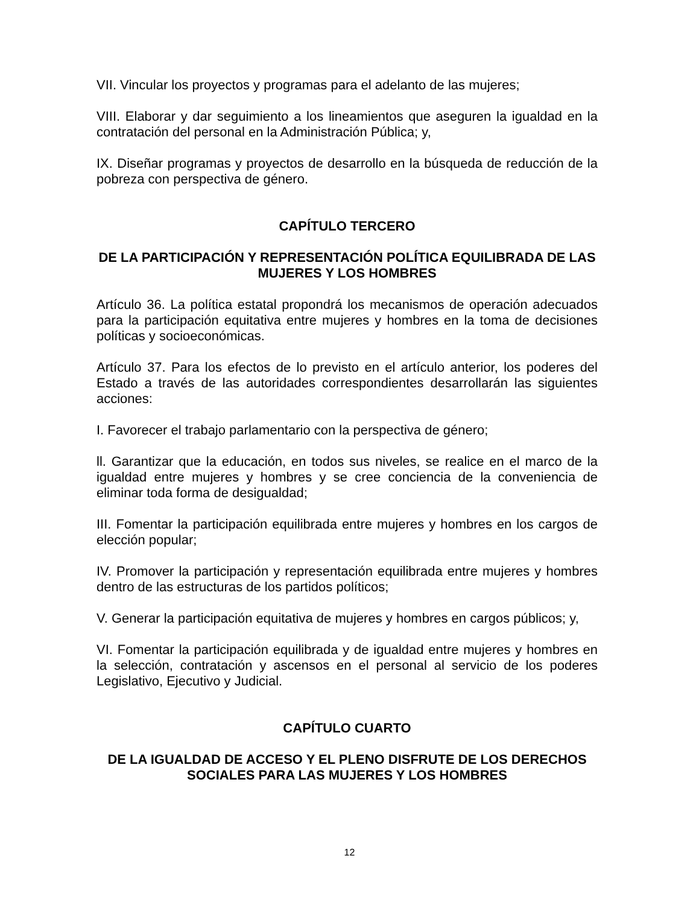VII. Vincular los proyectos y programas para el adelanto de las mujeres;
VIII. Elaborar y dar seguimiento a los lineamientos que aseguren la igualdad en la contratación del personal en la Administración Pública; y,
IX. Diseñar programas y proyectos de desarrollo en la búsqueda de reducción de la pobreza con perspectiva de género.
CAPÍTULO TERCERO
DE LA PARTICIPACIÓN Y REPRESENTACIÓN POLÍTICA EQUILIBRADA DE LAS MUJERES Y LOS HOMBRES
Artículo 36. La política estatal propondrá los mecanismos de operación adecuados para la participación equitativa entre mujeres y hombres en la toma de decisiones políticas y socioeconómicas.
Artículo 37. Para los efectos de lo previsto en el artículo anterior, los poderes del Estado a través de las autoridades correspondientes desarrollarán las siguientes acciones:
I. Favorecer el trabajo parlamentario con la perspectiva de género;
ll. Garantizar que la educación, en todos sus niveles, se realice en el marco de la igualdad entre mujeres y hombres y se cree conciencia de la conveniencia de eliminar toda forma de desigualdad;
III. Fomentar la participación equilibrada entre mujeres y hombres en los cargos de elección popular;
IV. Promover la participación y representación equilibrada entre mujeres y hombres dentro de las estructuras de los partidos políticos;
V. Generar la participación equitativa de mujeres y hombres en cargos públicos; y,
VI. Fomentar la participación equilibrada y de igualdad entre mujeres y hombres en la selección, contratación y ascensos en el personal al servicio de los poderes Legislativo, Ejecutivo y Judicial.
CAPÍTULO CUARTO
DE LA IGUALDAD DE ACCESO Y EL PLENO DISFRUTE DE LOS DERECHOS SOCIALES PARA LAS MUJERES Y LOS HOMBRES
12